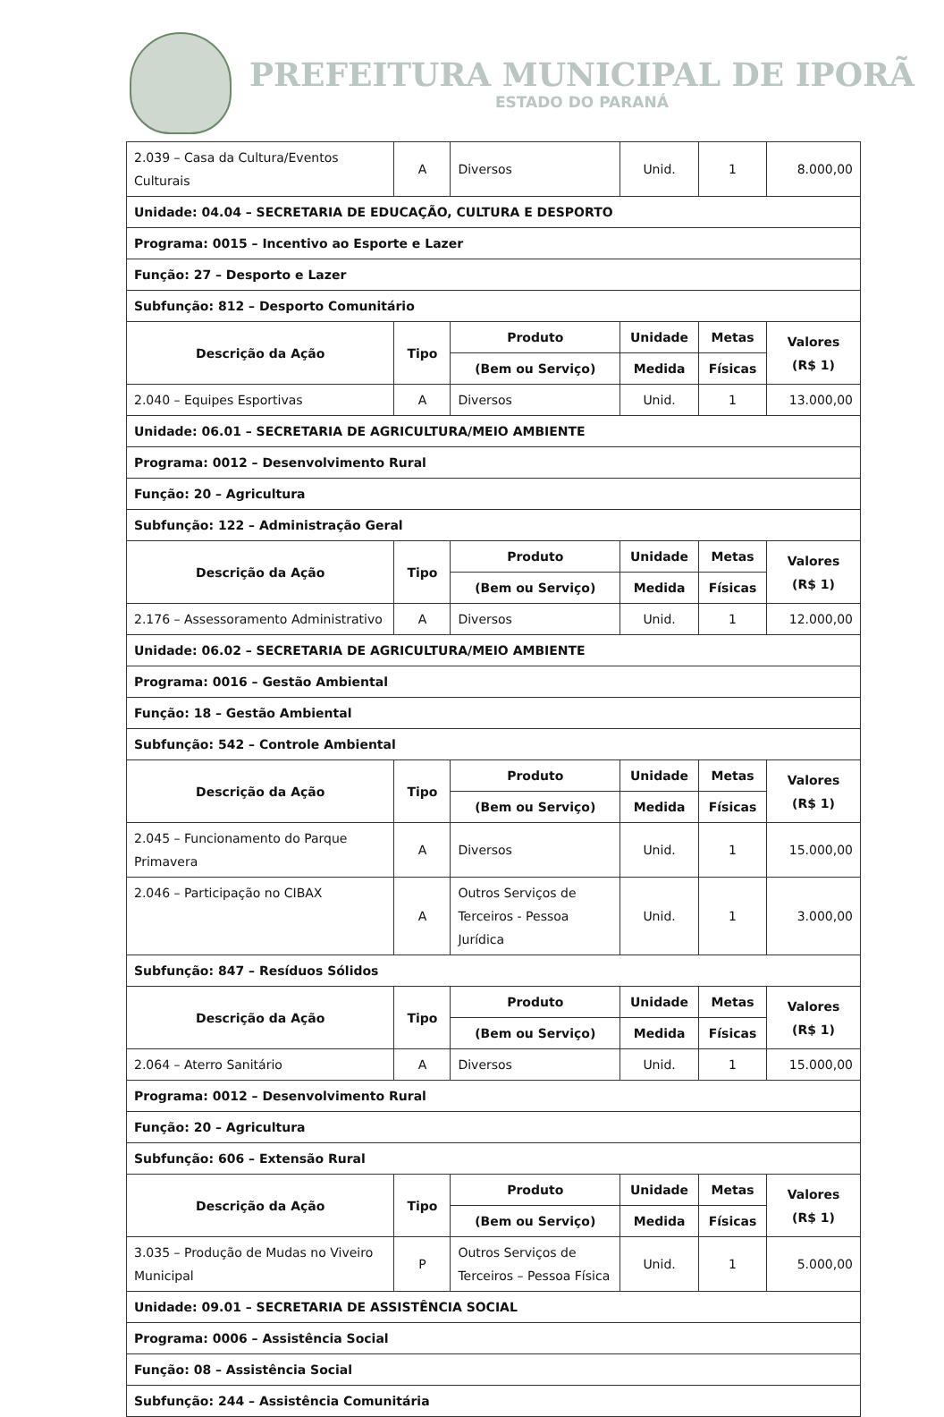PREFEITURA MUNICIPAL DE IPORÃ
ESTADO DO PARANÁ
| 2.039 – Casa da Cultura/Eventos Culturais | A | Diversos | Unid. | 1 | 8.000,00 |
| Unidade: 04.04 – SECRETARIA DE EDUCAÇÃO, CULTURA E DESPORTO | | | | | |
| Programa: 0015 – Incentivo ao Esporte e Lazer | | | | | |
| Função: 27 – Desporto e Lazer | | | | | |
| Subfunção: 812 – Desporto Comunitário | | | | | |
| Descrição da Ação | Tipo | Produto | Unidade | Metas | Valores (R$ 1) |
| | | (Bem ou Serviço) | Medida | Físicas | |
| 2.040 – Equipes Esportivas | A | Diversos | Unid. | 1 | 13.000,00 |
| Unidade: 06.01 – SECRETARIA DE AGRICULTURA/MEIO AMBIENTE | | | | | |
| Programa: 0012 – Desenvolvimento Rural | | | | | |
| Função: 20 – Agricultura | | | | | |
| Subfunção: 122 – Administração Geral | | | | | |
| Descrição da Ação | Tipo | Produto | Unidade | Metas | Valores (R$ 1) |
| | | (Bem ou Serviço) | Medida | Físicas | |
| 2.176 – Assessoramento Administrativo | A | Diversos | Unid. | 1 | 12.000,00 |
| Unidade: 06.02 – SECRETARIA DE AGRICULTURA/MEIO AMBIENTE | | | | | |
| Programa: 0016 – Gestão Ambiental | | | | | |
| Função: 18 – Gestão Ambiental | | | | | |
| Subfunção: 542 – Controle Ambiental | | | | | |
| Descrição da Ação | Tipo | Produto | Unidade | Metas | Valores (R$ 1) |
| | | (Bem ou Serviço) | Medida | Físicas | |
| 2.045 – Funcionamento do Parque Primavera | A | Diversos | Unid. | 1 | 15.000,00 |
| 2.046 – Participação no CIBAX | A | Outros Serviços de Terceiros - Pessoa Jurídica | Unid. | 1 | 3.000,00 |
| Subfunção: 847 – Resíduos Sólidos | | | | | |
| Descrição da Ação | Tipo | Produto | Unidade | Metas | Valores (R$ 1) |
| | | (Bem ou Serviço) | Medida | Físicas | |
| 2.064 – Aterro Sanitário | A | Diversos | Unid. | 1 | 15.000,00 |
| Programa: 0012 – Desenvolvimento Rural | | | | | |
| Função: 20 – Agricultura | | | | | |
| Subfunção: 606 – Extensão Rural | | | | | |
| Descrição da Ação | Tipo | Produto | Unidade | Metas | Valores (R$ 1) |
| | | (Bem ou Serviço) | Medida | Físicas | |
| 3.035 – Produção de Mudas no Viveiro Municipal | P | Outros Serviços de Terceiros – Pessoa Física | Unid. | 1 | 5.000,00 |
| Unidade: 09.01 – SECRETARIA DE ASSISTÊNCIA SOCIAL | | | | | |
| Programa: 0006 – Assistência Social | | | | | |
| Função: 08 – Assistência Social | | | | | |
| Subfunção: 244 – Assistência Comunitária | | | | | |